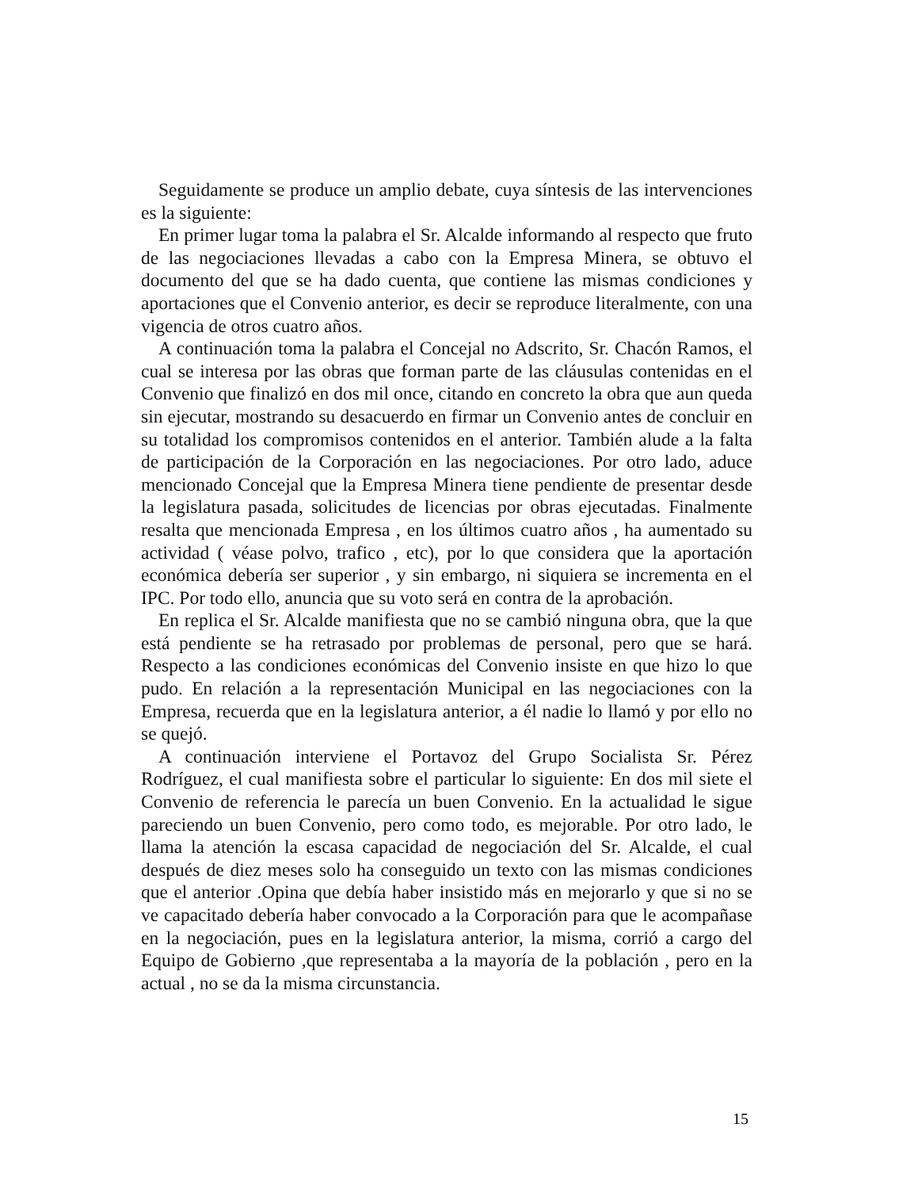Seguidamente se produce un amplio debate, cuya síntesis de las intervenciones es la siguiente:
En primer lugar toma la palabra el Sr. Alcalde informando al respecto que fruto de las negociaciones llevadas a cabo con la Empresa Minera, se obtuvo el documento del que se ha dado cuenta, que contiene las mismas condiciones y aportaciones que el Convenio anterior, es decir se reproduce literalmente, con una vigencia de otros cuatro años.
A continuación toma la palabra el Concejal no Adscrito, Sr. Chacón Ramos, el cual se interesa por las obras que forman parte de las cláusulas contenidas en el Convenio que finalizó en dos mil once, citando en concreto la obra que aun queda sin ejecutar, mostrando su desacuerdo en firmar un Convenio antes de concluir en su totalidad los compromisos contenidos en el anterior. También alude a la falta de participación de la Corporación en las negociaciones. Por otro lado, aduce mencionado Concejal que la Empresa Minera tiene pendiente de presentar desde la legislatura pasada, solicitudes de licencias por obras ejecutadas. Finalmente resalta que mencionada Empresa , en los últimos cuatro años , ha aumentado su actividad ( véase polvo, trafico , etc), por lo que considera que la aportación económica debería ser superior , y sin embargo, ni siquiera se incrementa en el IPC. Por todo ello, anuncia que su voto será en contra de la aprobación.
En replica el Sr. Alcalde manifiesta que no se cambió ninguna obra, que la que está pendiente se ha retrasado por problemas de personal, pero que se hará. Respecto a las condiciones económicas del Convenio insiste en que hizo lo que pudo. En relación a la representación Municipal en las negociaciones con la Empresa, recuerda que en la legislatura anterior, a él nadie lo llamó y por ello no se quejó.
A continuación interviene el Portavoz del Grupo Socialista Sr. Pérez Rodríguez, el cual manifiesta sobre el particular lo siguiente: En dos mil siete el Convenio de referencia le parecía un buen Convenio. En la actualidad le sigue pareciendo un buen Convenio, pero como todo, es mejorable. Por otro lado, le llama la atención la escasa capacidad de negociación del Sr. Alcalde, el cual después de diez meses solo ha conseguido un texto con las mismas condiciones que el anterior .Opina que debía haber insistido más en mejorarlo y que si no se ve capacitado debería haber convocado a la Corporación para que le acompañase en la negociación, pues en la legislatura anterior, la misma, corrió a cargo del Equipo de Gobierno ,que representaba a la mayoría de la población , pero en la actual , no se da la misma circunstancia.
15